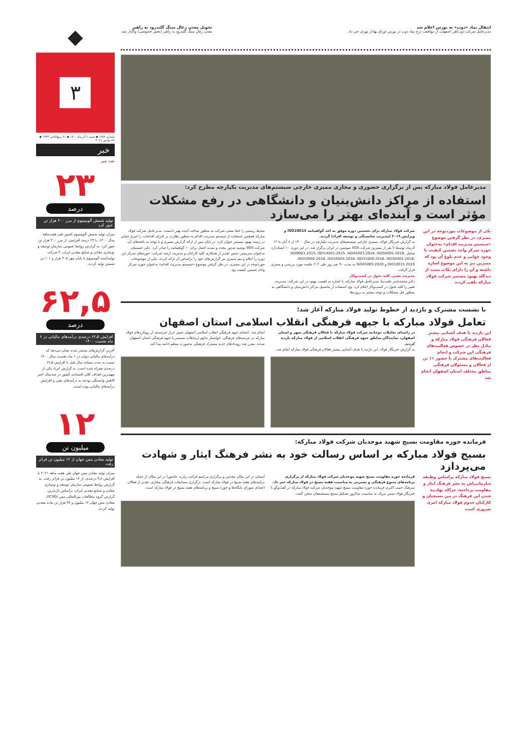انتقال نماد «ذوب» به بورس اعلام شد
مدیرعامل شرکت ذوب‌آهن اصفهان، از موافقت درج نماد ذوب در بورس اوراق بهادار تهران خبر داد.
تحویل معدن زغال سنگ گلندرود به راهبر
معدن زغال سنگ گلندرود به راهبر (بخش خصوصی) واگذار شد.
مدیرعامل فولاد مبارکه پس از برگزاری حضوری و مجازی ممیزی خارجی سیستم‌های مدیریت یکپارچه مطرح کرد:
استفاده از مراکز دانش‌بنیان و دانشگاهی در رفع مشکلات مؤثر است و آینده‌ای بهتر را می‌سازد
یکی از موضوعات موردتوجه در این ممیزی، در نظر گرفتن موضوع «سیستم مدیریت اقدام» به‌عنوان حوزه تمرکز واحد تضمین کیفیت با وجود جوانی و عدم بلوغ آن بود که ممیزین نیز به این موضوع اشاره داشته و آن را دارای نکات مثبت از دیدگاه بهبود مستمر شرکت فولاد مبارکه تلقی کردند
شرکت فولاد مبارکه برای نخستین دوره موفق به اخذ گواهینامه ISO10015 و ویرایش ۲۰۱۹ (مدیریت شایستگی و توسعه افراد) گردید.
به گزارش خبرنگار فولاد، ممیزی خارجی سیستم‌های مدیریت یکپارچه در سال ۱۴۰۰ از ۸ آبان تا ۱۲ آذرماه توسط ۷ نفر از ممیزین شرکت SGS سوئیس در ایران برگزار شد. در این دوره، ۱۰ استاندارد شامل ISO9001:2015، ISO14001:2015، ISO45001:2018، ISO50001:2018، ISO10002:2018، ISO10004:2018، ISO31000:2018، ISO30401:2018، ISO10015:2019 و ISO45005:2020 به مدت ۹۰ نفر-روز طی ۲۰۲ جلسه مورد بررسی و ممیزی قرار گرفت.
مدیریت تغییر، کلید تحول در کسب‌وکار
دکتر محمدیاسر طیب‌نیا، مدیرعامل فولاد مبارکه، با اشاره به اهمیت بهبود در این شرکت، مدیریت تغییر را کلید تحول در کسب‌وکار اعلام کرد. وی استفاده از پتانسیل مراکز دانش‌بنیان و دانشگاهی به منظور حل مشکلات و توجه بیشتر به پروژه‌ها
محیط زیستی را خط مشی شرکت به منظور ساخت آینده بهتر دانست. مدیرعامل شرکت فولاد مبارکه همچنین استفاده از سیستم مدیریت اقدام به منظور نظارت بر اجرای اقدامات را امری حیاتی در زمینه بهبود مستمر عنوان کرد. در پایان پس از ارائه گزارش ممیزی و با توجه به یافته‌های آن، شرکت SGS توصیه صدور مجدد و تمدید اعتبار برای ۱۰ گواهینامه را صادر کرد. دکتر حسینیان به‌عنوان سرممیز، ضمن تقدیر از همکاری کلیه کارکنان و مدیریت ارشد شرکت، حوزه‌های تمرکز این دوره را اعلام و تیم ممیزی نیز گزارش‌های خود را براساس آن ارائه کردند. یکی از موضوعات موردتوجه در این ممیزی، در نظر گرفتن موضوع «سیستم مدیریت اقدام» به‌عنوان حوزه تمرکز واحد تضمین کیفیت بود.
با نشست مشترک و بازدید از خطوط تولید فولاد مبارکه آغاز شد؛
تعامل فولاد مبارکه با جبهه فرهنگی انقلاب اسلامی استان اصفهان
این بازدید با هدف آشنایی بیشتر فعالان فرهنگی فولاد مبارکه و تبادل نظر در خصوص فعالیت‌های فرهنگی این شرکت و انجام فعالیت‌های مشترک با حضور ۱۱ تن از فعالان و مسئولان فرهنگی مناطق مختلف استان اصفهان انجام شد
در راستای تعاملات دوجانبه شرکت فولاد مبارکه با فعالان فرهنگی شهر و استان اصفهان، نمایندگان مناطق جبهه فرهنگی انقلاب اسلامی از فولاد مبارکه بازدید کردند.
به گزارش خبرنگار فولاد، این بازدید با هدف آشنایی بیشتر فعالان فرهنگی فولاد مبارکه انجام شد.
انجام شد. اعضای جبهه فرهنگی انقلاب اسلامی اصفهان ضمن ابراز خرسندی از رویکردهای فولاد مبارکه در عرصه‌های فرهنگی، خواستار تداوم ارتباطات مستمر با جبهه فرهنگی استان اصفهان شدند. مقرر شد رویدادهای جدید مشترک فرهنگی به‌صورت منظم ادامه پیدا کند.
فرمانده حوزه مقاومت بسیج شهید موحدیان شرکت فولاد مبارکه:
بسیج فولاد مبارکه بر اساس رسالت خود به نشر فرهنگ ایثار و شهادت می‌پردازد
بسیج فولاد مبارکه براساس وظیفه سازمانی‌اش به نشر فرهنگ ایثار و مقاومت پرداخته، چراکه نهادینه شدن این فرهنگ در بین بسیجیان و کارکنان خدوم فولاد مبارکه امری ضروری است
فرمانده حوزه مقاومت بسیج شهید موحدیان شرکت فولاد مبارکه از برگزاری برنامه‌های متنوع فرهنگی و بصیرتی به مناسبت هفته بسیج در فولاد مبارکه خبر داد.
سرهنگ حبیب اکبری فرمانده حوزه مقاومت بسیج شهید موحدیان شرکت فولاد مبارکه در گفت‌وگو با خبرنگار فولاد ضمن تبریک به مناسبت سالروز تشکیل بسیج مستضعفان سخن گفت.
آسمان در این مکان مقدس و برگزاری مراسم قرائت زیارت عاشورا در این مکان از جمله برنامه‌های هفته بسیج در فولاد مبارکه است. برگزاری مسابقات فرهنگی مجازی، تقدیر از فعالان اعضای شورای پایگاه‌ها و حوزه بسیج و برنامه‌های هفته بسیج در فولاد مبارکه است.
◆
۳
شماره ۱۲۵۲ ◆ شنبه ۶ آذرماه ۱۴۰۰ ◆ ۲۱ ربیع‌الثانی ۱۴۴۳ ◆ ۲۷ نوامبر ۲۰۲۱
خبر
عدد خبر
۲۳
درصد
تولید شمش آلومینیوم از مرز ۳۰۰ هزار تن عبور کرد
میزان تولید شمش آلومینیوم کشور طی هفت‌ماهه سال ۱۴۰۰، با ۲۳ درصد افزایش، از مرز ۳۰۰ هزار تن عبور کرد. به گزارش روابط عمومی سازمان توسعه و نوسازی معادن و صنایع معدنی ایران، ۴ شرکت تولیدکننده آلومینیوم تا پایان مهر ۳۰۵ هزار و ۱۰۱ تن شمش تولید کردند.
۶۲,۵
درصد
افزایش ۶۲٫۵ درصدی درآمدهای مالیاتی در ۶ ماه نخست ۱۴۰۰
آخرین گزارش‌های منتشر شده نشان می‌دهد که درآمدهای مالیاتی دولت در ۶ ماه نخست سال ۱۴۰۰ نسبت به مدت مشابه سال قبل با افزایش ۶۲٫۵ درصدی همراه شده است. به گزارش ایرنا، یکی از مهم‌ترین اهداف کلان اقتصادی کشور در چندسال اخیر کاهش وابستگی بودجه به درآمدهای نفتی و افزایش درآمدهای مالیاتی بوده است.
۱۲
میلیون تن
تولید معادن مس جهان از ۱۲ میلیون تن فراتر رفت
میزان تولید معادن مس جهان طی هفت ماهه ۲۰۲۱ با افزایش ۳٫۶ درصدی، از ۱۲ میلیون تن فراتر رفت. به گزارش روابط عمومی سازمان توسعه و نوسازی معادن و صنایع معدنی ایران، براساس تازه‌ترین گزارش گروه مطالعات بین‌المللی مس (ICSG)، معادن مس جهان ۱۲ میلیون و ۹۷ هزار تن ماده معدنی تولید کردند.